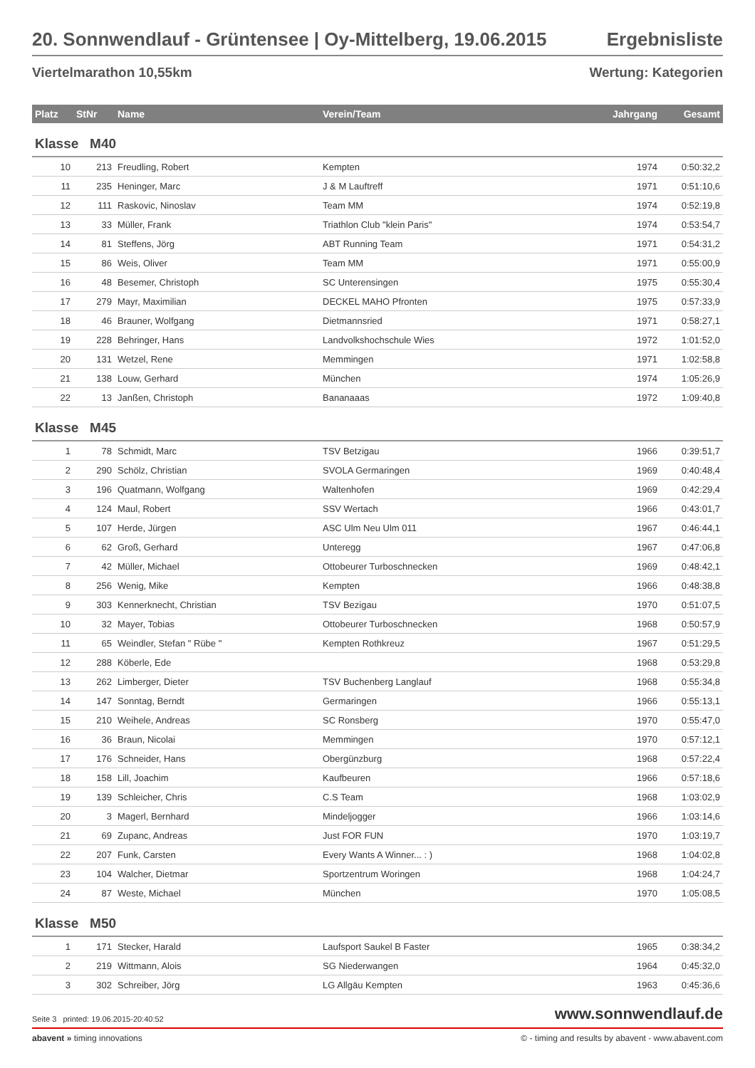20. Sonnwendlauf - Grüntensee | Oy-Mittelberg, 19.06.2015 Ergebnisliste
Viertelmarathon 10,55km Wertung: Kategorien
| Platz | StNr | Name | Verein/Team | Jahrgang | Gesamt |
| --- | --- | --- | --- | --- | --- |
| Klasse M40 | | | | | |
| 10 | 213 | Freudling, Robert | Kempten | 1974 | 0:50:32,2 |
| 11 | 235 | Heninger, Marc | J & M Lauftreff | 1971 | 0:51:10,6 |
| 12 | 111 | Raskovic, Ninoslav | Team MM | 1974 | 0:52:19,8 |
| 13 | 33 | Müller, Frank | Triathlon Club "klein Paris" | 1974 | 0:53:54,7 |
| 14 | 81 | Steffens, Jörg | ABT Running Team | 1971 | 0:54:31,2 |
| 15 | 86 | Weis, Oliver | Team MM | 1971 | 0:55:00,9 |
| 16 | 48 | Besemer, Christoph | SC Unterensingen | 1975 | 0:55:30,4 |
| 17 | 279 | Mayr, Maximilian | DECKEL MAHO Pfronten | 1975 | 0:57:33,9 |
| 18 | 46 | Brauner, Wolfgang | Dietmannsried | 1971 | 0:58:27,1 |
| 19 | 228 | Behringer, Hans | Landvolkshochschule Wies | 1972 | 1:01:52,0 |
| 20 | 131 | Wetzel, Rene | Memmingen | 1971 | 1:02:58,8 |
| 21 | 138 | Louw, Gerhard | München | 1974 | 1:05:26,9 |
| 22 | 13 | Janßen, Christoph | Bananaaas | 1972 | 1:09:40,8 |
| Klasse M45 | | | | | |
| 1 | 78 | Schmidt, Marc | TSV Betzigau | 1966 | 0:39:51,7 |
| 2 | 290 | Schölz, Christian | SVOLA Germaringen | 1969 | 0:40:48,4 |
| 3 | 196 | Quatmann, Wolfgang | Waltenhofen | 1969 | 0:42:29,4 |
| 4 | 124 | Maul, Robert | SSV Wertach | 1966 | 0:43:01,7 |
| 5 | 107 | Herde, Jürgen | ASC Ulm Neu Ulm 011 | 1967 | 0:46:44,1 |
| 6 | 62 | Groß, Gerhard | Unteregg | 1967 | 0:47:06,8 |
| 7 | 42 | Müller, Michael | Ottobeurer Turboschnecken | 1969 | 0:48:42,1 |
| 8 | 256 | Wenig, Mike | Kempten | 1966 | 0:48:38,8 |
| 9 | 303 | Kennerknecht, Christian | TSV Bezigau | 1970 | 0:51:07,5 |
| 10 | 32 | Mayer, Tobias | Ottobeurer Turboschnecken | 1968 | 0:50:57,9 |
| 11 | 65 | Weindler, Stefan " Rübe " | Kempten Rothkreuz | 1967 | 0:51:29,5 |
| 12 | 288 | Köberle, Ede | | 1968 | 0:53:29,8 |
| 13 | 262 | Limberger, Dieter | TSV Buchenberg Langlauf | 1968 | 0:55:34,8 |
| 14 | 147 | Sonntag, Berndt | Germaringen | 1966 | 0:55:13,1 |
| 15 | 210 | Weihele, Andreas | SC Ronsberg | 1970 | 0:55:47,0 |
| 16 | 36 | Braun, Nicolai | Memmingen | 1970 | 0:57:12,1 |
| 17 | 176 | Schneider, Hans | Obergünzburg | 1968 | 0:57:22,4 |
| 18 | 158 | Lill, Joachim | Kaufbeuren | 1966 | 0:57:18,6 |
| 19 | 139 | Schleicher, Chris | C.S Team | 1968 | 1:03:02,9 |
| 20 | 3 | Magerl, Bernhard | Mindeljogger | 1966 | 1:03:14,6 |
| 21 | 69 | Zupanc, Andreas | Just FOR FUN | 1970 | 1:03:19,7 |
| 22 | 207 | Funk, Carsten | Every Wants A Winner... : ) | 1968 | 1:04:02,8 |
| 23 | 104 | Walcher, Dietmar | Sportzentrum Woringen | 1968 | 1:04:24,7 |
| 24 | 87 | Weste, Michael | München | 1970 | 1:05:08,5 |
| Klasse M50 | | | | | |
| 1 | 171 | Stecker, Harald | Laufsport Saukel B Faster | 1965 | 0:38:34,2 |
| 2 | 219 | Wittmann, Alois | SG Niederwangen | 1964 | 0:45:32,0 |
| 3 | 302 | Schreiber, Jörg | LG Allgäu Kempten | 1963 | 0:45:36,6 |
Seite 3 printed: 19.06.2015-20:40:52 www.sonnwendlauf.de
abavent » timing innovations © - timing and results by abavent - www.abavent.com